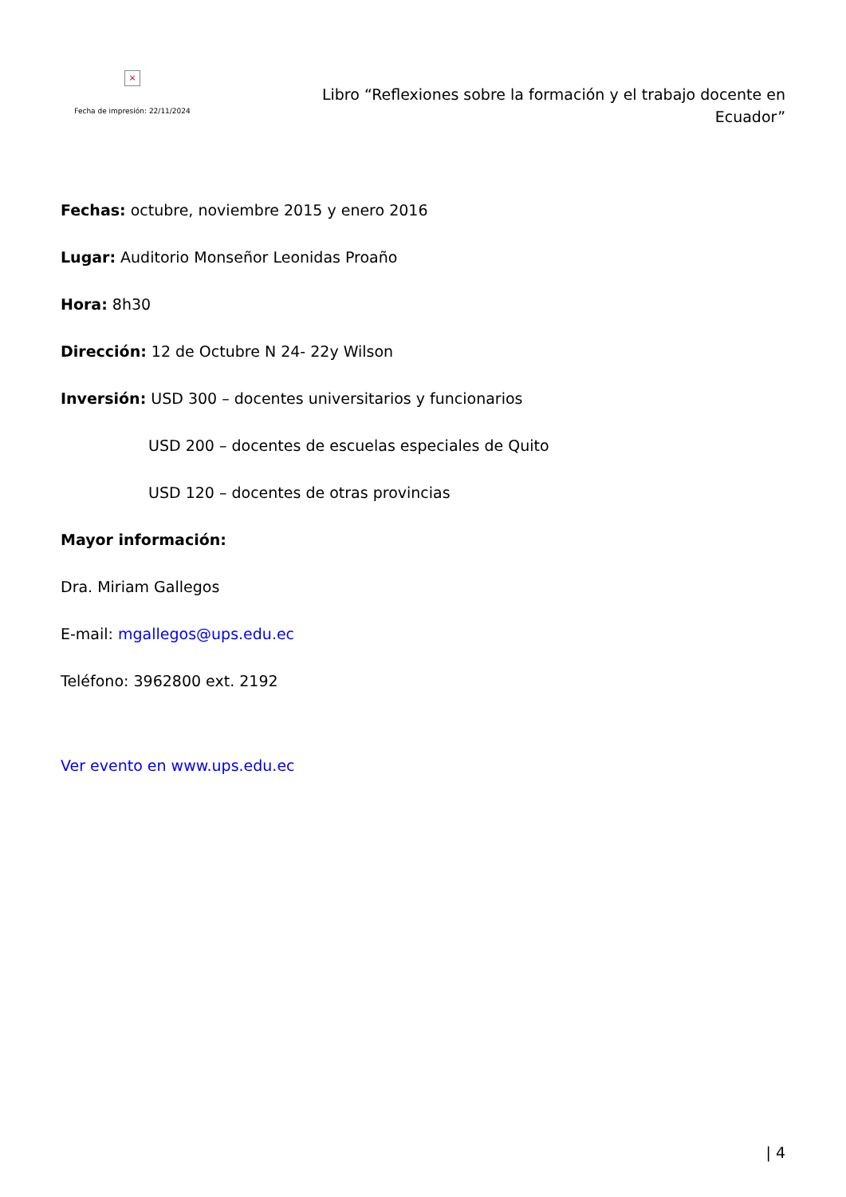×
Fecha de impresión: 22/11/2024
Libro “Reflexiones sobre la formación y el trabajo docente en Ecuador”
Fechas: octubre, noviembre 2015 y enero 2016
Lugar: Auditorio Monseñor Leonidas Proaño
Hora: 8h30
Dirección: 12 de Octubre N 24- 22y Wilson
Inversión: USD 300 – docentes universitarios y funcionarios
USD 200 – docentes de escuelas especiales de Quito
USD 120 – docentes de otras provincias
Mayor información:
Dra. Miriam Gallegos
E-mail: mgallegos@ups.edu.ec
Teléfono: 3962800 ext. 2192
Ver evento en www.ups.edu.ec
| 4